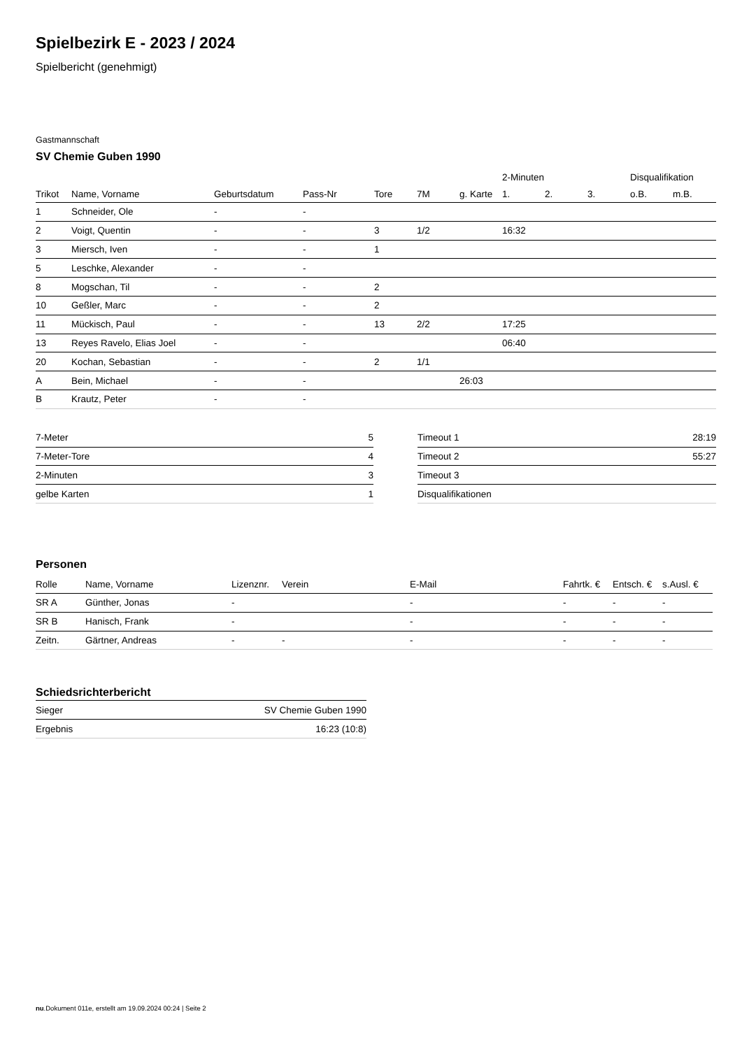Spielbezirk E - 2023 / 2024
Spielbericht (genehmigt)
Gastmannschaft
SV Chemie Guben 1990
| | | | | | | | 2-Minuten | | | Disqualifikation | |
| --- | --- | --- | --- | --- | --- | --- | --- | --- | --- | --- | --- |
| Trikot | Name, Vorname | Geburtsdatum | Pass-Nr | Tore | 7M | g. Karte | 1. | 2. | 3. | o.B. | m.B. |
| 1 | Schneider, Ole | - | - | | | | | | | | |
| 2 | Voigt, Quentin | - | - | 3 | 1/2 | | 16:32 | | | | |
| 3 | Miersch, Iven | - | - | 1 | | | | | | | |
| 5 | Leschke, Alexander | - | - | | | | | | | | |
| 8 | Mogschan, Til | - | - | 2 | | | | | | | |
| 10 | Geßler, Marc | - | - | 2 | | | | | | | |
| 11 | Mückisch, Paul | - | - | 13 | 2/2 | | 17:25 | | | | |
| 13 | Reyes Ravelo, Elias Joel | - | - | | | | 06:40 | | | | |
| 20 | Kochan, Sebastian | - | - | 2 | 1/1 | | | | | | |
| A | Bein, Michael | - | - | | | 26:03 | | | | | |
| B | Krautz, Peter | - | - | | | | | | | | |
| 7-Meter | 5 |
| 7-Meter-Tore | 4 |
| 2-Minuten | 3 |
| gelbe Karten | 1 |
| Timeout 1 | 28:19 |
| Timeout 2 | 55:27 |
| Timeout 3 | |
| Disqualifikationen | |
Personen
| Rolle | Name, Vorname | Lizenznr. | Verein | E-Mail | Fahrtk. € | Entsch. € | s.Ausl. € |
| --- | --- | --- | --- | --- | --- | --- | --- |
| SR A | Günther, Jonas | - | | - | - | - | - |
| SR B | Hanisch, Frank | - | | - | - | - | - |
| Zeitn. | Gärtner, Andreas | - | - | - | - | - | - |
Schiedsrichterbericht
| Sieger | SV Chemie Guben 1990 |
| Ergebnis | 16:23 (10:8) |
nu.Dokument 011e, erstellt am 19.09.2024 00:24 | Seite 2